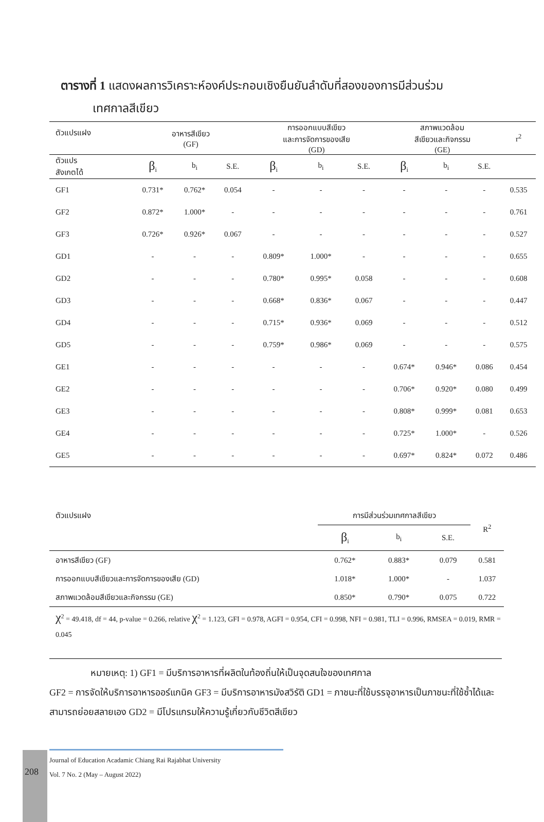ตารางที่ 1 แสดงผลการวิเคราะห์องค์ประกอบเชิงยืนยันลำดับที่สองของการมีส่วนร่วม
เทศกาลสีเขียว
| ตัวแปรแฝง | อาหารสีเขียว (GF) | | | การออกแบบสีเขียว และการจัดการของเสีย (GD) | | | สภาพแวดล้อม สีเขียวและกิจกรรม (GE) | | | r<sup>2</sup> |
| --- | --- | --- | --- | --- | --- | --- | --- | --- | --- | --- |
| ตัวแปร สังเกตได้ | β<sub>i</sub> | b<sub>i</sub> | S.E. | β<sub>i</sub> | b<sub>i</sub> | S.E. | β<sub>i</sub> | b<sub>i</sub> | S.E. | |
| GF1 | 0.731* | 0.762* | 0.054 | - | - | - | - | - | - | 0.535 |
| GF2 | 0.872* | 1.000* | - | - | - | - | - | - | - | 0.761 |
| GF3 | 0.726* | 0.926* | 0.067 | - | - | - | - | - | - | 0.527 |
| GD1 | - | - | - | 0.809* | 1.000* | - | - | - | - | 0.655 |
| GD2 | - | - | - | 0.780* | 0.995* | 0.058 | - | - | - | 0.608 |
| GD3 | - | - | - | 0.668* | 0.836* | 0.067 | - | - | - | 0.447 |
| GD4 | - | - | - | 0.715* | 0.936* | 0.069 | - | - | - | 0.512 |
| GD5 | - | - | - | 0.759* | 0.986* | 0.069 | - | - | - | 0.575 |
| GE1 | - | - | - | - | - | - | 0.674* | 0.946* | 0.086 | 0.454 |
| GE2 | - | - | - | - | - | - | 0.706* | 0.920* | 0.080 | 0.499 |
| GE3 | - | - | - | - | - | - | 0.808* | 0.999* | 0.081 | 0.653 |
| GE4 | - | - | - | - | - | - | 0.725* | 1.000* | - | 0.526 |
| GE5 | - | - | - | - | - | - | 0.697* | 0.824* | 0.072 | 0.486 |
| ตัวแปรแฝง | การมีส่วนร่วมเทศกาลสีเขียว | | | R<sup>2</sup> |
| --- | --- | --- | --- | --- |
| | β<sub>i</sub> | b<sub>i</sub> | S.E. | |
| อาหารสีเขียว (GF) | 0.762* | 0.883* | 0.079 | 0.581 |
| การออกแบบสีเขียวและการจัดการของเสีย (GD) | 1.018* | 1.000* | - | 1.037 |
| สภาพแวดล้อมสีเขียวและกิจกรรม (GE) | 0.850* | 0.790* | 0.075 | 0.722 |
| χ<sup>2</sup> = 49.418, df = 44, p-value = 0.266, relative χ<sup>2</sup> = 1.123, GFI = 0.978, AGFI = 0.954, CFI = 0.998, NFI = 0.981, TLI = 0.996, RMSEA = 0.019, RMR = 0.045 | | | | |
หมายเหตุ: 1) GF1 = มีบริการอาหารที่ผลิตในท้องถิ่นให้เป็นจุดสนใจของเทศกาล
GF2 = การจัดให้บริการอาหารออร์แกนิค GF3 = มีบริการอาหารมังสวิรัติ GD1 = ภาชนะที่ใช้บรรจุอาหารเป็นภาชนะที่ใช้ซ้ำได้และสามารถย่อยสลายเอง GD2 = มีโปรแกรมให้ความรู้เกี่ยวกับชีวิตสีเขียว
208
Journal of Education Acadamic Chiang Rai Rajabhat University
Vol. 7 No. 2 (May – August 2022)